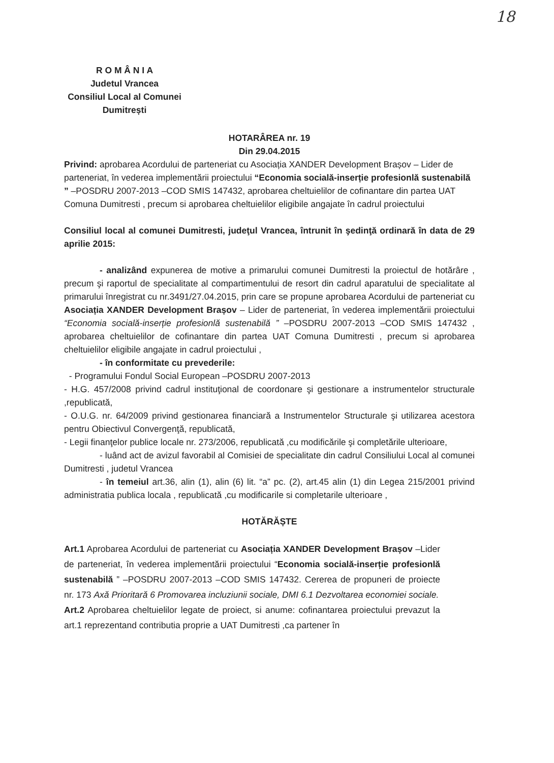18
R O M Â N I A
Judetul Vrancea
Consiliul Local al Comunei
Dumitrești
HOTARÂREA nr. 19
Din 29.04.2015
Privind: aprobarea Acordului de parteneriat cu Asociația XANDER Development Brașov – Lider de parteneriat, în vederea implementării proiectului “Economia socială-inserție profesionlă sustenabilă ” –POSDRU 2007-2013 –COD SMIS 147432, aprobarea cheltuielilor de cofinantare din partea UAT Comuna Dumitresti , precum si aprobarea cheltuielilor eligibile angajate în cadrul proiectului
Consiliul local al comunei Dumitresti, judeţul Vrancea, întrunit în şedinţă ordinară în data de 29 aprilie 2015:
- analizând expunerea de motive a primarului comunei Dumitresti la proiectul de hotărâre , precum şi raportul de specialitate al compartimentului de resort din cadrul aparatului de specialitate al primarului înregistrat cu nr.3491/27.04.2015, prin care se propune aprobarea Acordului de parteneriat cu Asociația XANDER Development Brașov – Lider de parteneriat, în vederea implementării proiectului “Economia socială-inserție profesionlă sustenabilă ” –POSDRU 2007-2013 –COD SMIS 147432 , aprobarea cheltuielilor de cofinantare din partea UAT Comuna Dumitresti , precum si aprobarea cheltuielilor eligibile angajate in cadrul proiectului ,
- în conformitate cu prevederile:
- Programului Fondul Social European –POSDRU 2007-2013
- H.G. 457/2008 privind cadrul instituţional de coordonare şi gestionare a instrumentelor structurale ,republicată,
- O.U.G. nr. 64/2009 privind gestionarea financiară a Instrumentelor Structurale şi utilizarea acestora pentru Obiectivul Convergenţă, republicată,
- Legii finanţelor publice locale nr. 273/2006, republicată ,cu modificările şi completările ulterioare,
- luând act de avizul favorabil al Comisiei de specialitate din cadrul Consiliului Local al comunei Dumitresti , judetul Vrancea
- în temeiul art.36, alin (1), alin (6) lit. “a” pc. (2), art.45 alin (1) din Legea 215/2001 privind administratia publica locala , republicată ,cu modificarile si completarile ulterioare ,
HOTĂRĂȘTE
Art.1 Aprobarea Acordului de parteneriat cu Asociația XANDER Development Brașov –Lider de parteneriat, în vederea implementării proiectului “Economia socială-inserție profesionlă sustenabilă ” –POSDRU 2007-2013 –COD SMIS 147432. Cererea de propuneri de proiecte nr. 173 Axă Prioritară 6 Promovarea incluziunii sociale, DMI 6.1 Dezvoltarea economiei sociale.
Art.2 Aprobarea cheltuielilor legate de proiect, si anume: cofinantarea proiectului prevazut la art.1 reprezentand contributia proprie a UAT Dumitresti ,ca partener în